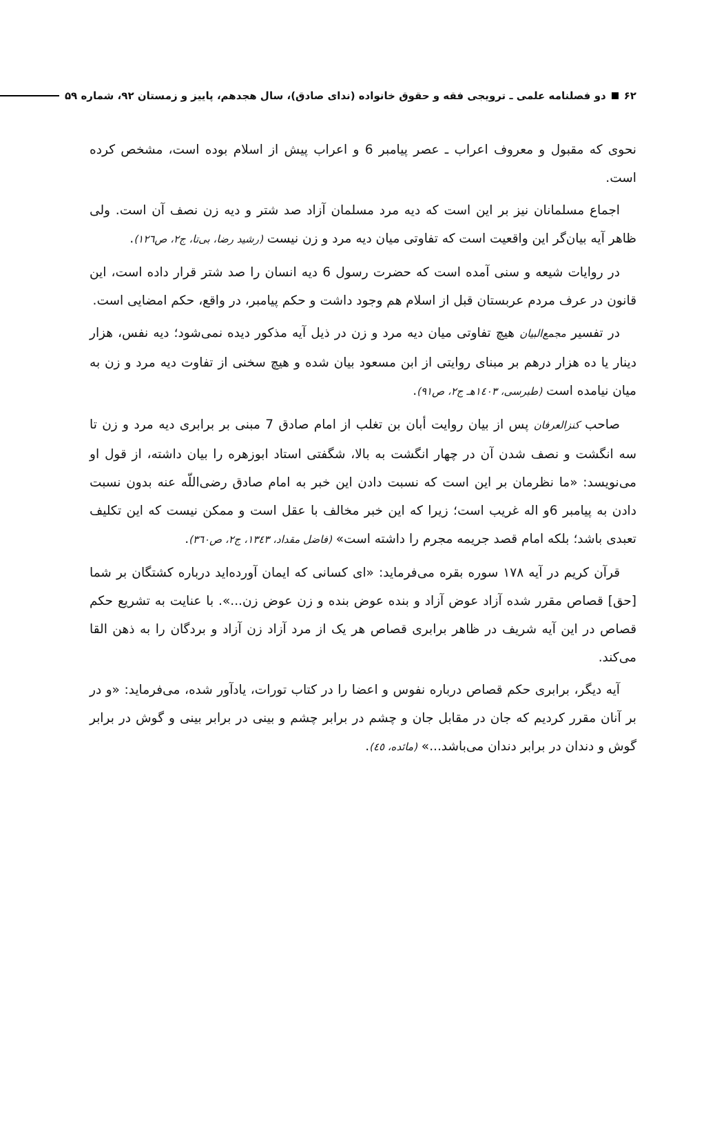۶۲ دو فصلنامه علمی ـ ترویجی فقه و حقوق خانواده (ندای صادق)، سال هجدهم، پاییز و زمستان ۹۲، شماره ۵۹
نحوی که مقبول و معروف اعراب ـ عصر پیامبر 6 و اعراب پیش از اسلام بوده است، مشخص کرده است.
اجماع مسلمانان نیز بر این است که دیه مرد مسلمان آزاد صد شتر و دیه زن نصف آن است. ولی ظاهر آیه بیان‌گر این واقعیت است که تفاوتی میان دیه مرد و زن نیست (رشید رضا، بی‌تا، ج۲، ص۱۲٦).
در روایات شیعه و سنی آمده است که حضرت رسول 6 دیه انسان را صد شتر قرار داده است، این قانون در عرف مردم عربستان قبل از اسلام هم وجود داشت و حکم پیامبر، در واقع، حکم امضایی است.
در تفسیر مجمع‌البیان هیچ تفاوتی میان دیه مرد و زن در ذیل آیه مذکور دیده نمی‌شود؛ دیه نفس، هزار دینار یا ده هزار درهم بر مبنای روایتی از ابن مسعود بیان شده و هیچ سخنی از تفاوت دیه مرد و زن به میان نیامده است (طبرسی، ۱٤۰۳هـ ج۲، ص۹۱).
صاحب کنزالعرفان پس از بیان روایت أبان بن تغلب از امام صادق 7 مبنی بر برابری دیه مرد و زن تا سه انگشت و نصف شدن آن در چهار انگشت به بالا، شگفتی استاد ابوزهره را بیان داشته، از قول او می‌نویسد: «ما نظرمان بر این است که نسبت دادن این خبر به امام صادق رضی‌اللّه عنه بدون نسبت دادن به پیامبر 6و اله غریب است؛ زیرا که این خبر مخالف با عقل است و ممکن نیست که این تکلیف تعبدی باشد؛ بلکه امام قصد جریمه مجرم را داشته است» (فاضل مقداد، ۱۳٤۳، ج۲، ص۳٦۰).
قرآن کریم در آیه ۱۷۸ سوره بقره می‌فرماید: «ای کسانی که ایمان آورده‌اید درباره کشتگان بر شما [حق] قصاص مقرر شده آزاد عوض آزاد و بنده عوض بنده و زن عوض زن...». با عنایت به تشریع حکم قصاص در این آیه شریف در ظاهر برابری قصاص هر یک از مرد آزاد زن آزاد و بردگان را به ذهن القا می‌کند.
آیه دیگر، برابری حکم قصاص درباره نفوس و اعضا را در کتاب تورات، یادآور شده، می‌فرماید: «و در بر آنان مقرر کردیم که جان در مقابل جان و چشم در برابر چشم و بینی در برابر بینی و گوش در برابر گوش و دندان در برابر دندان می‌باشد...» (مائده، ٤٥).